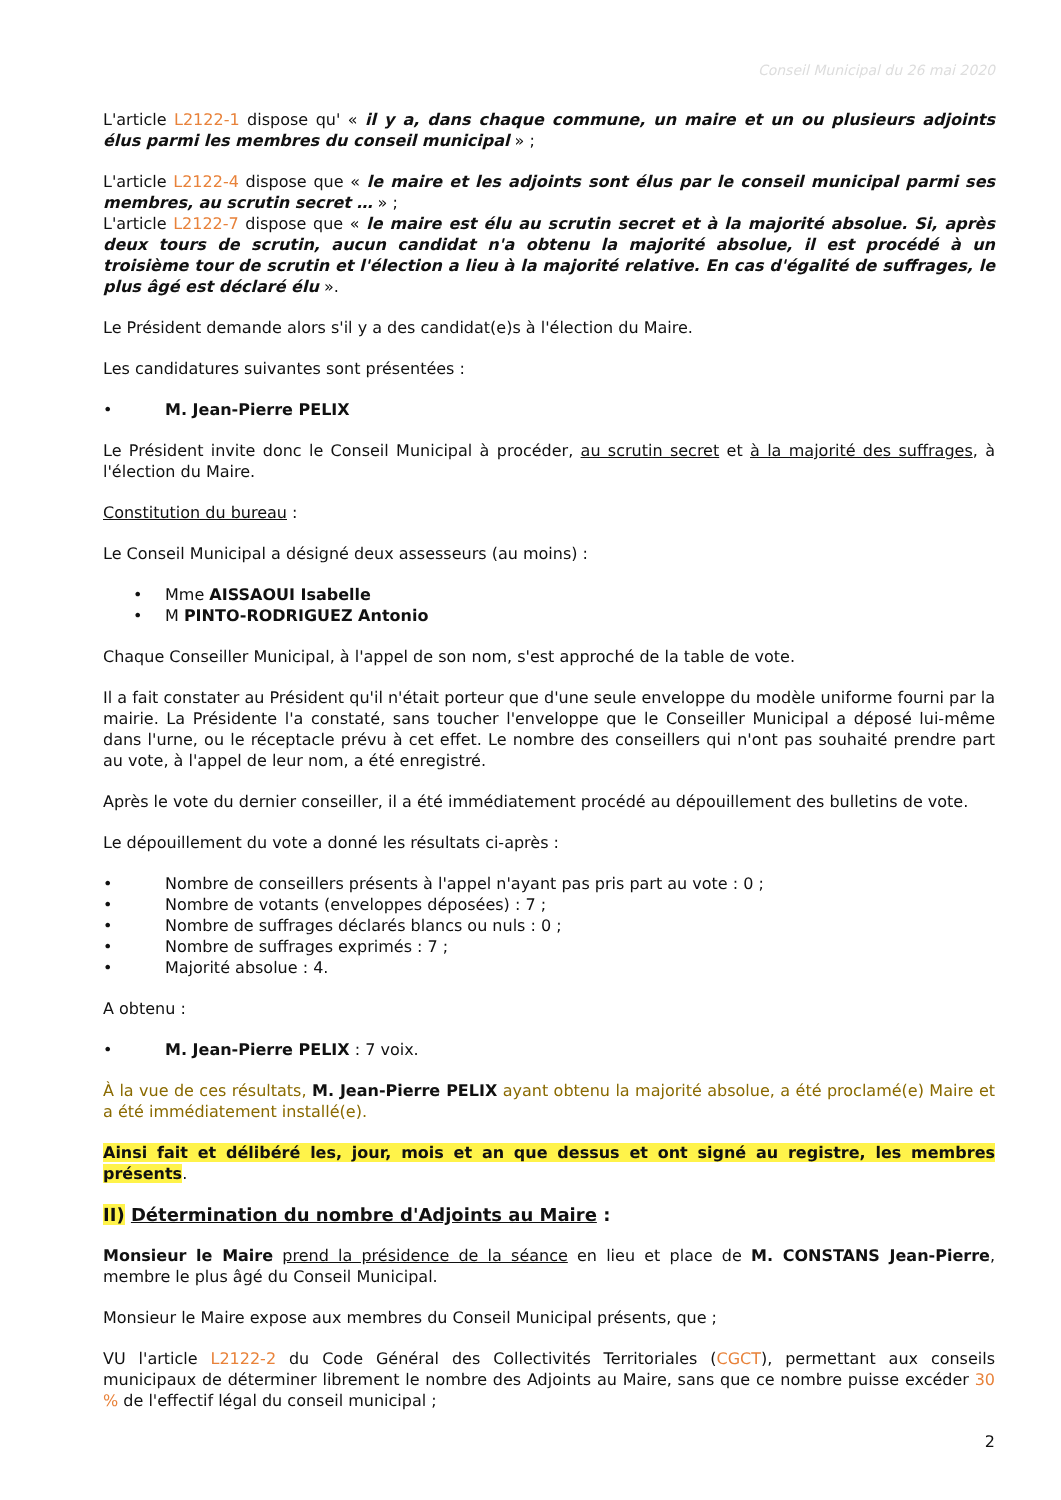Conseil Municipal du 26 mai 2020
L'article L2122-1 dispose qu' « il y a, dans chaque commune, un maire et un ou plusieurs adjoints élus parmi les membres du conseil municipal » ;
L'article L2122-4 dispose que « le maire et les adjoints sont élus par le conseil municipal parmi ses membres, au scrutin secret … » ;
L'article L2122-7 dispose que « le maire est élu au scrutin secret et à la majorité absolue. Si, après deux tours de scrutin, aucun candidat n'a obtenu la majorité absolue, il est procédé à un troisième tour de scrutin et l'élection a lieu à la majorité relative. En cas d'égalité de suffrages, le plus âgé est déclaré élu ».
Le Président demande alors s'il y a des candidat(e)s à l'élection du Maire.
Les candidatures suivantes sont présentées :
• M. Jean-Pierre PELIX
Le Président invite donc le Conseil Municipal à procéder, au scrutin secret et à la majorité des suffrages, à l'élection du Maire.
Constitution du bureau :
Le Conseil Municipal a désigné deux assesseurs (au moins) :
• Mme AISSAOUI Isabelle
• M PINTO-RODRIGUEZ Antonio
Chaque Conseiller Municipal, à l'appel de son nom, s'est approché de la table de vote.
Il a fait constater au Président qu'il n'était porteur que d'une seule enveloppe du modèle uniforme fourni par la mairie. La Présidente l'a constaté, sans toucher l'enveloppe que le Conseiller Municipal a déposé lui-même dans l'urne, ou le réceptacle prévu à cet effet. Le nombre des conseillers qui n'ont pas souhaité prendre part au vote, à l'appel de leur nom, a été enregistré.
Après le vote du dernier conseiller, il a été immédiatement procédé au dépouillement des bulletins de vote.
Le dépouillement du vote a donné les résultats ci-après :
• Nombre de conseillers présents à l'appel n'ayant pas pris part au vote : 0 ;
• Nombre de votants (enveloppes déposées) : 7 ;
• Nombre de suffrages déclarés blancs ou nuls : 0 ;
• Nombre de suffrages exprimés : 7 ;
• Majorité absolue : 4.
A obtenu :
• M. Jean-Pierre PELIX : 7 voix.
À la vue de ces résultats, M. Jean-Pierre PELIX ayant obtenu la majorité absolue, a été proclamé(e) Maire et a été immédiatement installé(e).
Ainsi fait et délibéré les, jour, mois et an que dessus et ont signé au registre, les membres présents.
II) Détermination du nombre d'Adjoints au Maire :
Monsieur le Maire prend la présidence de la séance en lieu et place de M. CONSTANS Jean-Pierre, membre le plus âgé du Conseil Municipal.
Monsieur le Maire expose aux membres du Conseil Municipal présents, que ;
VU l'article L2122-2 du Code Général des Collectivités Territoriales (CGCT), permettant aux conseils municipaux de déterminer librement le nombre des Adjoints au Maire, sans que ce nombre puisse excéder 30 % de l'effectif légal du conseil municipal ;
2